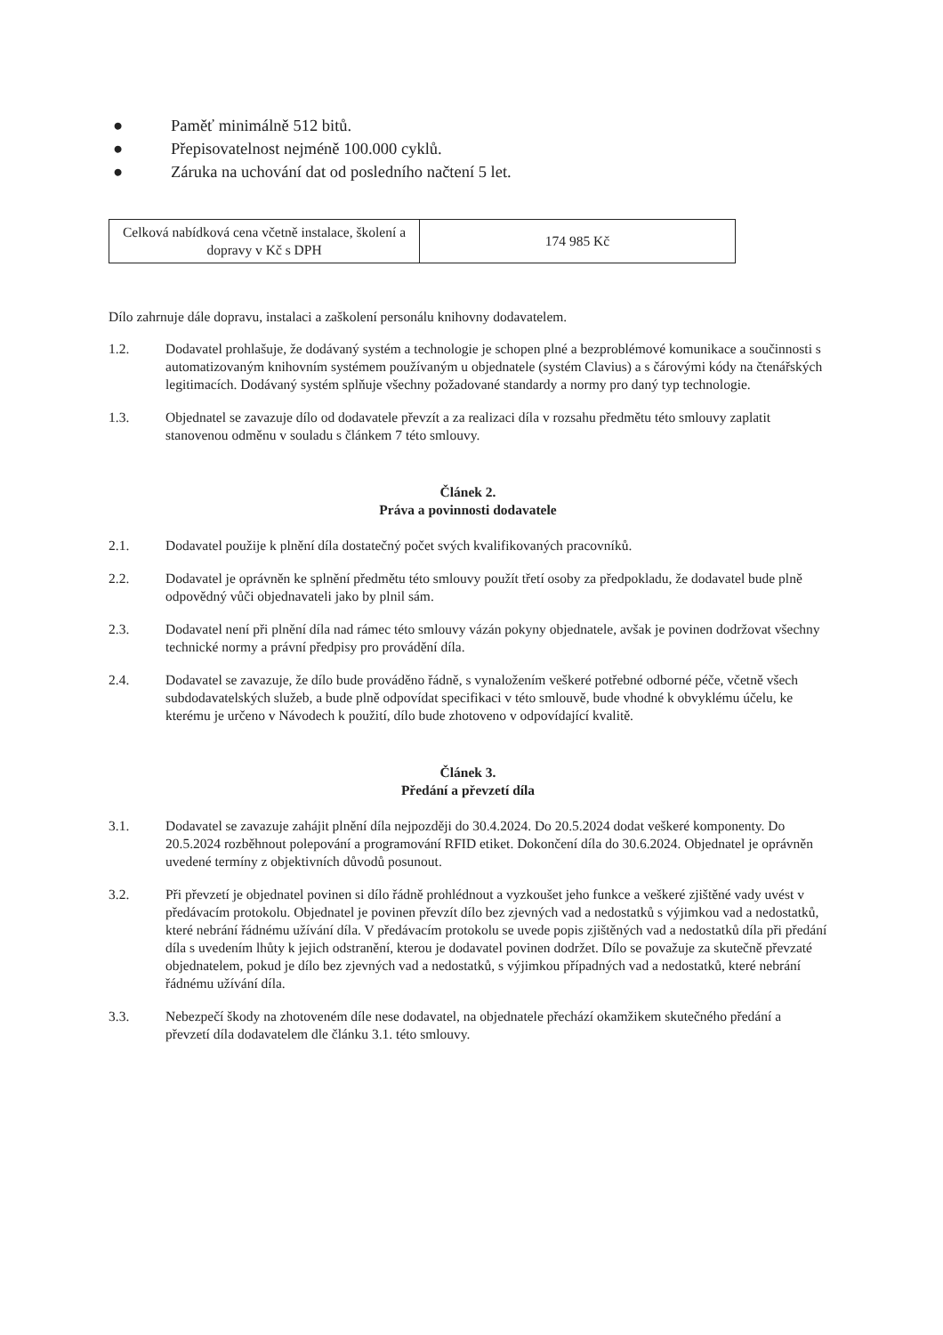● Paměť minimálně 512 bitů.
● Přepisovatelnost nejméně 100.000 cyklů.
● Záruka na uchování dat od posledního načtení 5 let.
| Celková nabídková cena včetně instalace, školení a dopravy v Kč s DPH | 174 985 Kč |
Dílo zahrnuje dále dopravu, instalaci a zaškolení personálu knihovny dodavatelem.
1.2. Dodavatel prohlašuje, že dodávaný systém a technologie je schopen plné a bezproblémové komunikace a součinnosti s automatizovaným knihovním systémem používaným u objednatele (systém Clavius) a s čárovými kódy na čtenářských legitimacích. Dodávaný systém splňuje všechny požadované standardy a normy pro daný typ technologie.
1.3. Objednatel se zavazuje dílo od dodavatele převzít a za realizaci díla v rozsahu předmětu této smlouvy zaplatit stanovenou odměnu v souladu s článkem 7 této smlouvy.
Článek 2.
Práva a povinnosti dodavatele
2.1. Dodavatel použije k plnění díla dostatečný počet svých kvalifikovaných pracovníků.
2.2. Dodavatel je oprávněn ke splnění předmětu této smlouvy použít třetí osoby za předpokladu, že dodavatel bude plně odpovědný vůči objednavateli jako by plnil sám.
2.3. Dodavatel není při plnění díla nad rámec této smlouvy vázán pokyny objednatele, avšak je povinen dodržovat všechny technické normy a právní předpisy pro provádění díla.
2.4. Dodavatel se zavazuje, že dílo bude prováděno řádně, s vynaložením veškeré potřebné odborné péče, včetně všech subdodavatelských služeb, a bude plně odpovídat specifikaci v této smlouvě, bude vhodné k obvyklému účelu, ke kterému je určeno v Návodech k použití, dílo bude zhotoveno v odpovídající kvalitě.
Článek 3.
Předání a převzetí díla
3.1. Dodavatel se zavazuje zahájit plnění díla nejpozději do 30.4.2024. Do 20.5.2024 dodat veškeré komponenty. Do 20.5.2024 rozběhnout polepování a programování RFID etiket. Dokončení díla do 30.6.2024. Objednatel je oprávněn uvedené termíny z objektivních důvodů posunout.
3.2. Při převzetí je objednatel povinen si dílo řádně prohlédnout a vyzkoušet jeho funkce a veškeré zjištěné vady uvést v předávacím protokolu. Objednatel je povinen převzít dílo bez zjevných vad a nedostatků s výjimkou vad a nedostatků, které nebrání řádnému užívání díla. V předávacím protokolu se uvede popis zjištěných vad a nedostatků díla při předání díla s uvedením lhůty k jejich odstranění, kterou je dodavatel povinen dodržet. Dílo se považuje za skutečně převzaté objednatelem, pokud je dílo bez zjevných vad a nedostatků, s výjimkou případných vad a nedostatků, které nebrání řádnému užívání díla.
3.3. Nebezpečí škody na zhotoveném díle nese dodavatel, na objednatele přechází okamžikem skutečného předání a převzetí díla dodavatelem dle článku 3.1. této smlouvy.